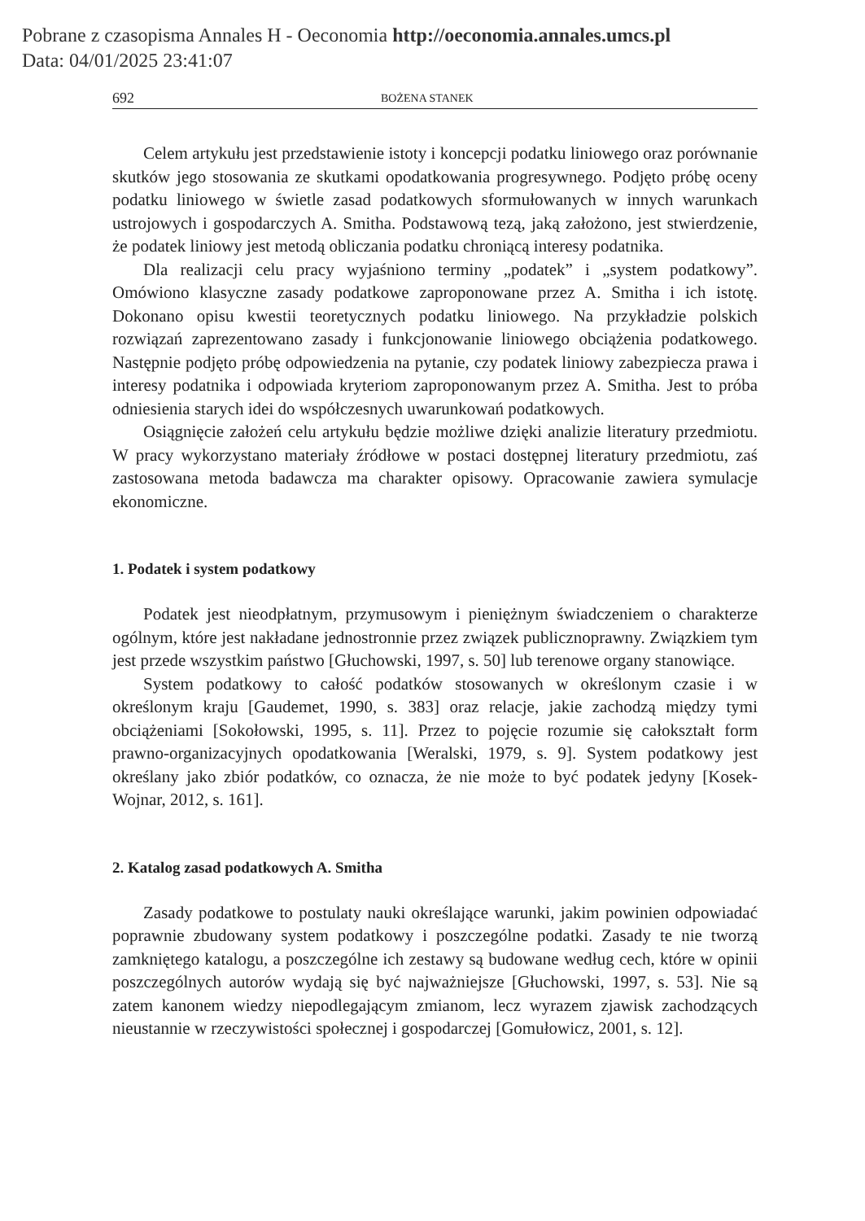Pobrane z czasopisma Annales H - Oeconomia http://oeconomia.annales.umcs.pl
Data: 04/01/2025 23:41:07
692 BOŻENA STANEK
Celem artykułu jest przedstawienie istoty i koncepcji podatku liniowego oraz porównanie skutków jego stosowania ze skutkami opodatkowania progresywnego. Podjęto próbę oceny podatku liniowego w świetle zasad podatkowych sformułowanych w innych warunkach ustrojowych i gospodarczych A. Smitha. Podstawową tezą, jaką założono, jest stwierdzenie, że podatek liniowy jest metodą obliczania podatku chroniącą interesy podatnika.
Dla realizacji celu pracy wyjaśniono terminy „podatek” i „system podatkowy”. Omówiono klasyczne zasady podatkowe zaproponowane przez A. Smitha i ich istotę. Dokonano opisu kwestii teoretycznych podatku liniowego. Na przykładzie polskich rozwiązań zaprezentowano zasady i funkcjonowanie liniowego obciążenia podatkowego. Następnie podjęto próbę odpowiedzenia na pytanie, czy podatek liniowy zabezpiecza prawa i interesy podatnika i odpowiada kryteriom zaproponowanym przez A. Smitha. Jest to próba odniesienia starych idei do współczesnych uwarunkowań podatkowych.
Osiągnięcie założeń celu artykułu będzie możliwe dzięki analizie literatury przedmiotu. W pracy wykorzystano materiały źródłowe w postaci dostępnej literatury przedmiotu, zaś zastosowana metoda badawcza ma charakter opisowy. Opracowanie zawiera symulacje ekonomiczne.
1. Podatek i system podatkowy
Podatek jest nieodpłatnym, przymusowym i pieniężnym świadczeniem o charakterze ogólnym, które jest nakładane jednostronnie przez związek publicznoprawny. Związkiem tym jest przede wszystkim państwo [Głuchowski, 1997, s. 50] lub terenowe organy stanowiące.
System podatkowy to całość podatków stosowanych w określonym czasie i w określonym kraju [Gaudemet, 1990, s. 383] oraz relacje, jakie zachodzą między tymi obciążeniami [Sokołowski, 1995, s. 11]. Przez to pojęcie rozumie się całokształt form prawno-organizacyjnych opodatkowania [Weralski, 1979, s. 9]. System podatkowy jest określany jako zbiór podatków, co oznacza, że nie może to być podatek jedyny [Kosek-Wojnar, 2012, s. 161].
2. Katalog zasad podatkowych A. Smitha
Zasady podatkowe to postulaty nauki określające warunki, jakim powinien odpowiadać poprawnie zbudowany system podatkowy i poszczególne podatki. Zasady te nie tworzą zamkniętego katalogu, a poszczególne ich zestawy są budowane według cech, które w opinii poszczególnych autorów wydają się być najważniejsze [Głuchowski, 1997, s. 53]. Nie są zatem kanonem wiedzy niepodlegającym zmianom, lecz wyrazem zjawisk zachodzących nieustannie w rzeczywistości społecznej i gospodarczej [Gomułowicz, 2001, s. 12].